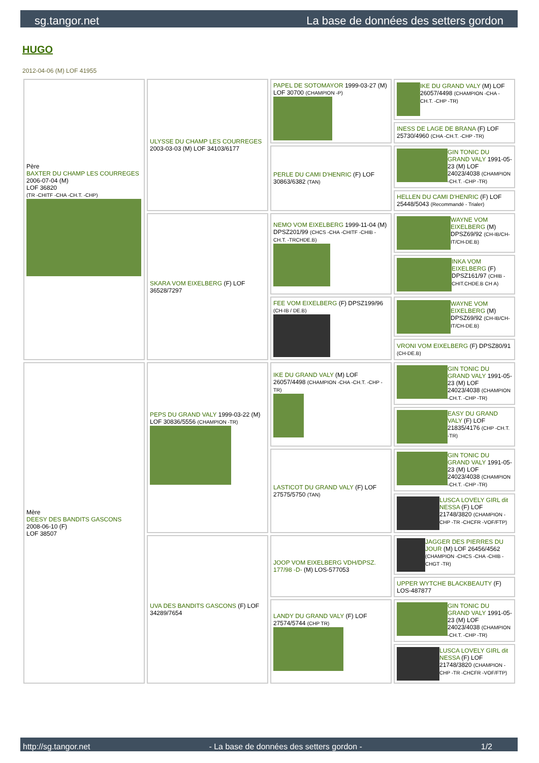sg.tangor.net La base de données des setters gordon
HUGO
2012-04-06 (M) LOF 41955
| Père BAXTER DU CHAMP LES COURREGES 2006-07-04 (M) LOF 36820 (TR -CHITF -CHA -CH.T. -CHP) | ULYSSE DU CHAMP LES COURREGES 2003-03-03 (M) LOF 34103/6177 | PAPEL DE SOTOMAYOR 1999-03-27 (M) LOF 30700 (CHAMPION -P) | IKE DU GRAND VALY (M) LOF 26057/4498 (CHAMPION -CHA -CH.T. -CHP -TR) |
| | | | INESS DE LAGE DE BRANA (F) LOF 25730/4960 (CHA -CH.T. -CHP -TR) |
| | | PERLE DU CAMI D'HENRIC (F) LOF 30863/6382 (TAN) | GIN TONIC DU GRAND VALY 1991-05-23 (M) LOF 24023/4038 (CHAMPION -CH.T. -CHP -TR) |
| | | | HELLEN DU CAMI D'HENRIC (F) LOF 25448/5043 (Recommandé - Trialer) |
| | SKARA VOM EIXELBERG (F) LOF 36528/7297 | NEMO VOM EIXELBERG 1999-11-04 (M) DPSZ201/99 (CHCS -CHA -CHITF -CHIB -CH.T. -TRCHDE.B) | WAYNE VOM EIXELBERG (M) DPSZ69/92 (CH-IB/CH-IT/CH-DE.B) |
| | | | INKA VOM EIXELBERG (F) DPSZ161/97 (CHIB -CHIT.CHDE.B CH A) |
| | | FEE VOM EIXELBERG (F) DPSZ199/96 (CH-IB / DE.B) | WAYNE VOM EIXELBERG (M) DPSZ69/92 (CH-IB/CH-IT/CH-DE.B) |
| | | | VRONI VOM EIXELBERG (F) DPSZ80/91 (CH-DE.B) |
| Mère DEESY DES BANDITS GASCONS 2008-06-10 (F) LOF 38507 | PEPS DU GRAND VALY 1999-03-22 (M) LOF 30836/5556 (CHAMPION -TR) | IKE DU GRAND VALY (M) LOF 26057/4498 (CHAMPION -CHA -CH.T. -CHP -TR) | GIN TONIC DU GRAND VALY 1991-05-23 (M) LOF 24023/4038 (CHAMPION -CH.T. -CHP -TR) |
| | | | EASY DU GRAND VALY (F) LOF 21835/4176 (CHP -CH.T. -TR) |
| | | LASTICOT DU GRAND VALY (F) LOF 27575/5750 (TAN) | GIN TONIC DU GRAND VALY 1991-05-23 (M) LOF 24023/4038 (CHAMPION -CH.T. -CHP -TR) |
| | | | LUSCA LOVELY GIRL dit NESSA (F) LOF 21748/3820 (CHAMPION -CHP -TR -CHCFR -VOF/FTP) |
| | UVA DES BANDITS GASCONS (F) LOF 34289/7654 | JOOP VOM EIXELBERG VDH/DPSZ. 177/98 -D- (M) LOS-577053 | JAGGER DES PIERRES DU JOUR (M) LOF 26456/4562 (CHAMPION -CHCS -CHA -CHIB -CHGT -TR) |
| | | | UPPER WYTCHE BLACKBEAUTY (F) LOS-487877 |
| | | LANDY DU GRAND VALY (F) LOF 27574/5744 (CHP TR) | GIN TONIC DU GRAND VALY 1991-05-23 (M) LOF 24023/4038 (CHAMPION -CH.T. -CHP -TR) |
| | | | LUSCA LOVELY GIRL dit NESSA (F) LOF 21748/3820 (CHAMPION -CHP -TR -CHCFR -VOF/FTP) |
http://sg.tangor.net - La base de données des setters gordon - 1/2